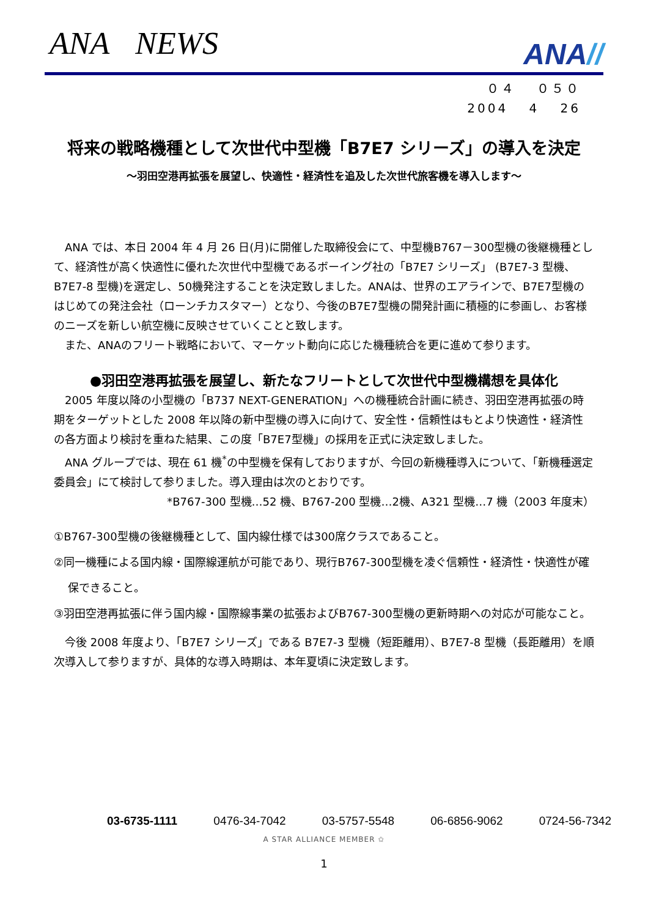ANA NEWS
ANA//
０４　 ０５０
2004　 4　 26
将来の戦略機種として次世代中型機「B7E7 シリーズ」の導入を決定
～羽田空港再拡張を展望し、快適性・経済性を追及した次世代旅客機を導入します～
ANA では、本日 2004 年 4 月 26 日(月)に開催した取締役会にて、中型機B767－300型機の後継機種として、経済性が高く快適性に優れた次世代中型機であるボーイング社の「B7E7 シリーズ」 (B7E7-3 型機、B7E7-8 型機)を選定し、50機発注することを決定致しました。ANAは、世界のエアラインで、B7E7型機のはじめての発注会社（ローンチカスタマー）となり、今後のB7E7型機の開発計画に積極的に参画し、お客様のニーズを新しい航空機に反映させていくことと致します。
また、ANAのフリート戦略において、マーケット動向に応じた機種統合を更に進めて参ります。
●羽田空港再拡張を展望し、新たなフリートとして次世代中型機構想を具体化
2005 年度以降の小型機の「B737 NEXT-GENERATION」への機種統合計画に続き、羽田空港再拡張の時期をターゲットとした 2008 年以降の新中型機の導入に向けて、安全性・信頼性はもとより快適性・経済性の各方面より検討を重ねた結果、この度「B7E7型機」の採用を正式に決定致しました。
ANA グループでは、現在 61 機<sup>*</sup>の中型機を保有しておりますが、今回の新機種導入について、「新機種選定委員会」にて検討して参りました。導入理由は次のとおりです。
*B767-300 型機…52 機、B767-200 型機…2機、A321 型機…7 機（2003 年度末）
①B767-300型機の後継機種として、国内線仕様では300席クラスであること。
②同一機種による国内線・国際線運航が可能であり、現行B767-300型機を凌ぐ信頼性・経済性・快適性が確保できること。
③羽田空港再拡張に伴う国内線・国際線事業の拡張およびB767-300型機の更新時期への対応が可能なこと。
今後 2008 年度より、「B7E7 シリーズ」である B7E7-3 型機（短距離用）、B7E7-8 型機（長距離用）を順次導入して参りますが、具体的な導入時期は、本年夏頃に決定致します。
03-6735-1111 0476-34-7042 03-5757-5548 06-6856-9062 0724-56-7342
A STAR ALLIANCE MEMBER ✩
1